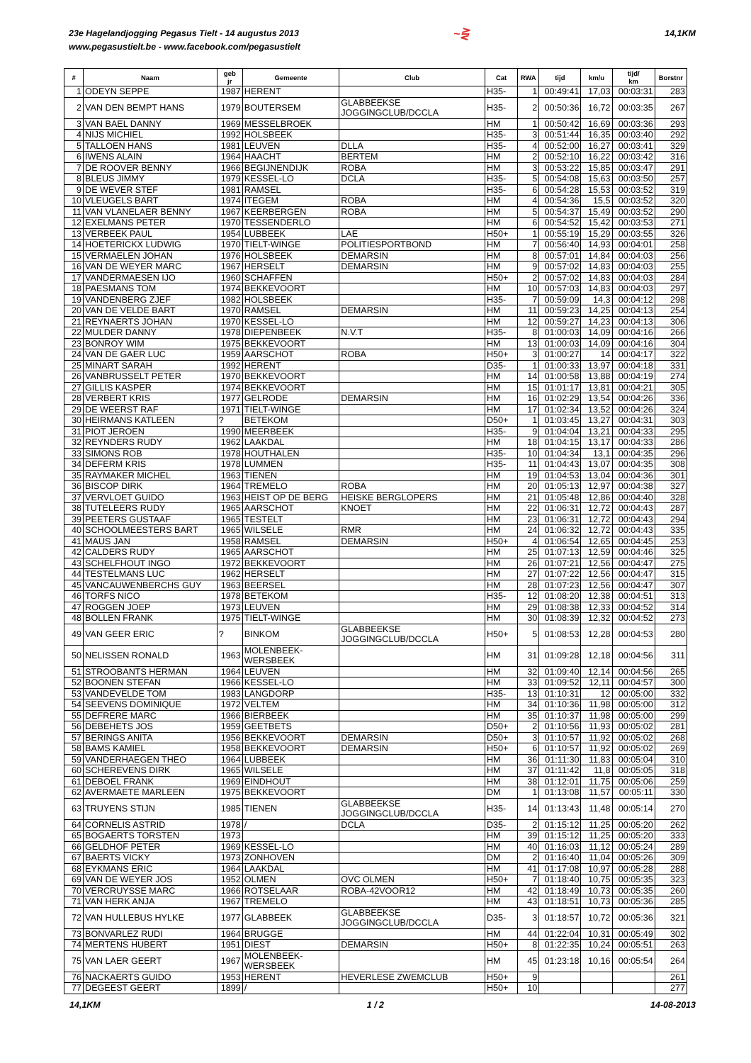23e Hagelandjogging Pegasus Tielt - 14 augustus 2013
www.pegasustielt.be - www.facebook.com/pegasustielt
~⋛
14,1KM
| # | Naam | geb jr | Gemeente | Club | Cat | RWA | tijd | km/u | tijd/ km | Borstnr |
| --- | --- | --- | --- | --- | --- | --- | --- | --- | --- | --- |
| 1 | ODEYN SEPPE | 1987 | HERENT | | H35- | 1 | 00:49:41 | 17,03 | 00:03:31 | 283 |
| 2 | VAN DEN BEMPT HANS | 1979 | BOUTERSEM | GLABBEEKSE JOGGINGCLUB/DCCLA | H35- | 2 | 00:50:36 | 16,72 | 00:03:35 | 267 |
| 3 | VAN BAEL DANNY | 1969 | MESSELBROEK | | HM | 1 | 00:50:42 | 16,69 | 00:03:36 | 293 |
| 4 | NIJS MICHIEL | 1992 | HOLSBEEK | | H35- | 3 | 00:51:44 | 16,35 | 00:03:40 | 292 |
| 5 | TALLOEN HANS | 1981 | LEUVEN | DLLA | H35- | 4 | 00:52:00 | 16,27 | 00:03:41 | 329 |
| 6 | IWENS ALAIN | 1964 | HAACHT | BERTEM | HM | 2 | 00:52:10 | 16,22 | 00:03:42 | 316 |
| 7 | DE ROOVER BENNY | 1966 | BEGIJNENDIJK | ROBA | HM | 3 | 00:53:22 | 15,85 | 00:03:47 | 291 |
| 8 | BLEUS JIMMY | 1979 | KESSEL-LO | DCLA | H35- | 5 | 00:54:08 | 15,63 | 00:03:50 | 257 |
| 9 | DE WEVER STEF | 1981 | RAMSEL | | H35- | 6 | 00:54:28 | 15,53 | 00:03:52 | 319 |
| 10 | VLEUGELS BART | 1974 | ITEGEM | ROBA | HM | 4 | 00:54:36 | 15,5 | 00:03:52 | 320 |
| 11 | VAN VLANELAER BENNY | 1967 | KEERBERGEN | ROBA | HM | 5 | 00:54:37 | 15,49 | 00:03:52 | 290 |
| 12 | EXELMANS PETER | 1970 | TESSENDERLO | | HM | 6 | 00:54:52 | 15,42 | 00:03:53 | 271 |
| 13 | VERBEEK PAUL | 1954 | LUBBEEK | LAE | H50+ | 1 | 00:55:19 | 15,29 | 00:03:55 | 326 |
| 14 | HOETERICKX LUDWIG | 1970 | TIELT-WINGE | POLITIESPORTBOND | HM | 7 | 00:56:40 | 14,93 | 00:04:01 | 258 |
| 15 | VERMAELEN JOHAN | 1976 | HOLSBEEK | DEMARSIN | HM | 8 | 00:57:01 | 14,84 | 00:04:03 | 256 |
| 16 | VAN DE WEYER MARC | 1967 | HERSELT | DEMARSIN | HM | 9 | 00:57:02 | 14,83 | 00:04:03 | 255 |
| 17 | VANDERMAESEN IJO | 1960 | SCHAFFEN | | H50+ | 2 | 00:57:02 | 14,83 | 00:04:03 | 284 |
| 18 | PAESMANS TOM | 1974 | BEKKEVOORT | | HM | 10 | 00:57:03 | 14,83 | 00:04:03 | 297 |
| 19 | VANDENBERG ZJEF | 1982 | HOLSBEEK | | H35- | 7 | 00:59:09 | 14,3 | 00:04:12 | 298 |
| 20 | VAN DE VELDE BART | 1970 | RAMSEL | DEMARSIN | HM | 11 | 00:59:23 | 14,25 | 00:04:13 | 254 |
| 21 | REYNAERTS JOHAN | 1970 | KESSEL-LO | | HM | 12 | 00:59:27 | 14,23 | 00:04:13 | 306 |
| 22 | MULDER DANNY | 1978 | DIEPENBEEK | N.V.T | H35- | 8 | 01:00:03 | 14,09 | 00:04:16 | 266 |
| 23 | BONROY WIM | 1975 | BEKKEVOORT | | HM | 13 | 01:00:03 | 14,09 | 00:04:16 | 304 |
| 24 | VAN DE GAER LUC | 1959 | AARSCHOT | ROBA | H50+ | 3 | 01:00:27 | 14 | 00:04:17 | 322 |
| 25 | MINART SARAH | 1992 | HERENT | | D35- | 1 | 01:00:33 | 13,97 | 00:04:18 | 331 |
| 26 | VANBRUSSELT PETER | 1970 | BEKKEVOORT | | HM | 14 | 01:00:58 | 13,88 | 00:04:19 | 274 |
| 27 | GILLIS KASPER | 1974 | BEKKEVOORT | | HM | 15 | 01:01:17 | 13,81 | 00:04:21 | 305 |
| 28 | VERBERT KRIS | 1977 | GELRODE | DEMARSIN | HM | 16 | 01:02:29 | 13,54 | 00:04:26 | 336 |
| 29 | DE WEERST RAF | 1971 | TIELT-WINGE | | HM | 17 | 01:02:34 | 13,52 | 00:04:26 | 324 |
| 30 | HEIRMANS KATLEEN | ? | BETEKOM | | D50+ | 1 | 01:03:45 | 13,27 | 00:04:31 | 303 |
| 31 | PIOT JEROEN | 1990 | MEERBEEK | | H35- | 9 | 01:04:04 | 13,21 | 00:04:33 | 295 |
| 32 | REYNDERS RUDY | 1962 | LAAKDAL | | HM | 18 | 01:04:15 | 13,17 | 00:04:33 | 286 |
| 33 | SIMONS ROB | 1978 | HOUTHALEN | | H35- | 10 | 01:04:34 | 13,1 | 00:04:35 | 296 |
| 34 | DEFERM KRIS | 1978 | LUMMEN | | H35- | 11 | 01:04:43 | 13,07 | 00:04:35 | 308 |
| 35 | RAYMAKER MICHEL | 1963 | TIENEN | | HM | 19 | 01:04:53 | 13,04 | 00:04:36 | 301 |
| 36 | BISCOP DIRK | 1964 | TREMELO | ROBA | HM | 20 | 01:05:13 | 12,97 | 00:04:38 | 327 |
| 37 | VERVLOET GUIDO | 1963 | HEIST OP DE BERG | HEISKE BERGLOPERS | HM | 21 | 01:05:48 | 12,86 | 00:04:40 | 328 |
| 38 | TUTELEERS RUDY | 1965 | AARSCHOT | KNOET | HM | 22 | 01:06:31 | 12,72 | 00:04:43 | 287 |
| 39 | PEETERS GUSTAAF | 1965 | TESTELT | | HM | 23 | 01:06:31 | 12,72 | 00:04:43 | 294 |
| 40 | SCHOOLMEESTERS BART | 1965 | WILSELE | RMR | HM | 24 | 01:06:32 | 12,72 | 00:04:43 | 335 |
| 41 | MAUS JAN | 1958 | RAMSEL | DEMARSIN | H50+ | 4 | 01:06:54 | 12,65 | 00:04:45 | 253 |
| 42 | CALDERS RUDY | 1965 | AARSCHOT | | HM | 25 | 01:07:13 | 12,59 | 00:04:46 | 325 |
| 43 | SCHELFHOUT INGO | 1972 | BEKKEVOORT | | HM | 26 | 01:07:21 | 12,56 | 00:04:47 | 275 |
| 44 | TESTELMANS LUC | 1962 | HERSELT | | HM | 27 | 01:07:22 | 12,56 | 00:04:47 | 315 |
| 45 | VANCAUWENBERCHS GUY | 1963 | BEERSEL | | HM | 28 | 01:07:23 | 12,56 | 00:04:47 | 307 |
| 46 | TORFS NICO | 1978 | BETEKOM | | H35- | 12 | 01:08:20 | 12,38 | 00:04:51 | 313 |
| 47 | ROGGEN JOEP | 1973 | LEUVEN | | HM | 29 | 01:08:38 | 12,33 | 00:04:52 | 314 |
| 48 | BOLLEN FRANK | 1975 | TIELT-WINGE | | HM | 30 | 01:08:39 | 12,32 | 00:04:52 | 273 |
| 49 | VAN GEER ERIC | ? | BINKOM | GLABBEEKSE JOGGINGCLUB/DCCLA | H50+ | 5 | 01:08:53 | 12,28 | 00:04:53 | 280 |
| 50 | NELISSEN RONALD | 1963 | MOLENBEEK- WERSBEEK | | HM | 31 | 01:09:28 | 12,18 | 00:04:56 | 311 |
| 51 | STROOBANTS HERMAN | 1964 | LEUVEN | | HM | 32 | 01:09:40 | 12,14 | 00:04:56 | 265 |
| 52 | BOONEN STEFAN | 1966 | KESSEL-LO | | HM | 33 | 01:09:52 | 12,11 | 00:04:57 | 300 |
| 53 | VANDEVELDE TOM | 1983 | LANGDORP | | H35- | 13 | 01:10:31 | 12 | 00:05:00 | 332 |
| 54 | SEEVENS DOMINIQUE | 1972 | VELTEM | | HM | 34 | 01:10:36 | 11,98 | 00:05:00 | 312 |
| 55 | DEFRERE MARC | 1966 | BIERBEEK | | HM | 35 | 01:10:37 | 11,98 | 00:05:00 | 299 |
| 56 | DEBEHETS JOS | 1959 | GEETBETS | | D50+ | 2 | 01:10:56 | 11,93 | 00:05:02 | 281 |
| 57 | BERINGS ANITA | 1956 | BEKKEVOORT | DEMARSIN | D50+ | 3 | 01:10:57 | 11,92 | 00:05:02 | 268 |
| 58 | BAMS KAMIEL | 1958 | BEKKEVOORT | DEMARSIN | H50+ | 6 | 01:10:57 | 11,92 | 00:05:02 | 269 |
| 59 | VANDERHAEGEN THEO | 1964 | LUBBEEK | | HM | 36 | 01:11:30 | 11,83 | 00:05:04 | 310 |
| 60 | SCHEREVENS DIRK | 1965 | WILSELE | | HM | 37 | 01:11:42 | 11,8 | 00:05:05 | 318 |
| 61 | DEBOEL FRANK | 1969 | EINDHOUT | | HM | 38 | 01:12:01 | 11,75 | 00:05:06 | 259 |
| 62 | AVERMAETE MARLEEN | 1975 | BEKKEVOORT | | DM | 1 | 01:13:08 | 11,57 | 00:05:11 | 330 |
| 63 | TRUYENS STIJN | 1985 | TIENEN | GLABBEEKSE JOGGINGCLUB/DCCLA | H35- | 14 | 01:13:43 | 11,48 | 00:05:14 | 270 |
| 64 | CORNELIS ASTRID | 1978 | / | DCLA | D35- | 2 | 01:15:12 | 11,25 | 00:05:20 | 262 |
| 65 | BOGAERTS TORSTEN | 1973 | | | HM | 39 | 01:15:12 | 11,25 | 00:05:20 | 333 |
| 66 | GELDHOF PETER | 1969 | KESSEL-LO | | HM | 40 | 01:16:03 | 11,12 | 00:05:24 | 289 |
| 67 | BAERTS VICKY | 1973 | ZONHOVEN | | DM | 2 | 01:16:40 | 11,04 | 00:05:26 | 309 |
| 68 | EYKMANS ERIC | 1964 | LAAKDAL | | HM | 41 | 01:17:08 | 10,97 | 00:05:28 | 288 |
| 69 | VAN DE WEYER JOS | 1952 | OLMEN | OVC OLMEN | H50+ | 7 | 01:18:40 | 10,75 | 00:05:35 | 323 |
| 70 | VERCRUYSSE MARC | 1966 | ROTSELAAR | ROBA-42VOOR12 | HM | 42 | 01:18:49 | 10,73 | 00:05:35 | 260 |
| 71 | VAN HERK ANJA | 1967 | TREMELO | | HM | 43 | 01:18:51 | 10,73 | 00:05:36 | 285 |
| 72 | VAN HULLEBUS HYLKE | 1977 | GLABBEEK | GLABBEEKSE JOGGINGCLUB/DCCLA | D35- | 3 | 01:18:57 | 10,72 | 00:05:36 | 321 |
| 73 | BONVARLEZ RUDI | 1964 | BRUGGE | | HM | 44 | 01:22:04 | 10,31 | 00:05:49 | 302 |
| 74 | MERTENS HUBERT | 1951 | DIEST | DEMARSIN | H50+ | 8 | 01:22:35 | 10,24 | 00:05:51 | 263 |
| 75 | VAN LAER GEERT | 1967 | MOLENBEEK- WERSBEEK | | HM | 45 | 01:23:18 | 10,16 | 00:05:54 | 264 |
| 76 | NACKAERTS GUIDO | 1953 | HERENT | HEVERLESE ZWEMCLUB | H50+ | 9 | | | | 261 |
| 77 | DEGEEST GEERT | 1899 | / | | H50+ | 10 | | | | 277 |
14,1KM 1 / 2 14-08-2013